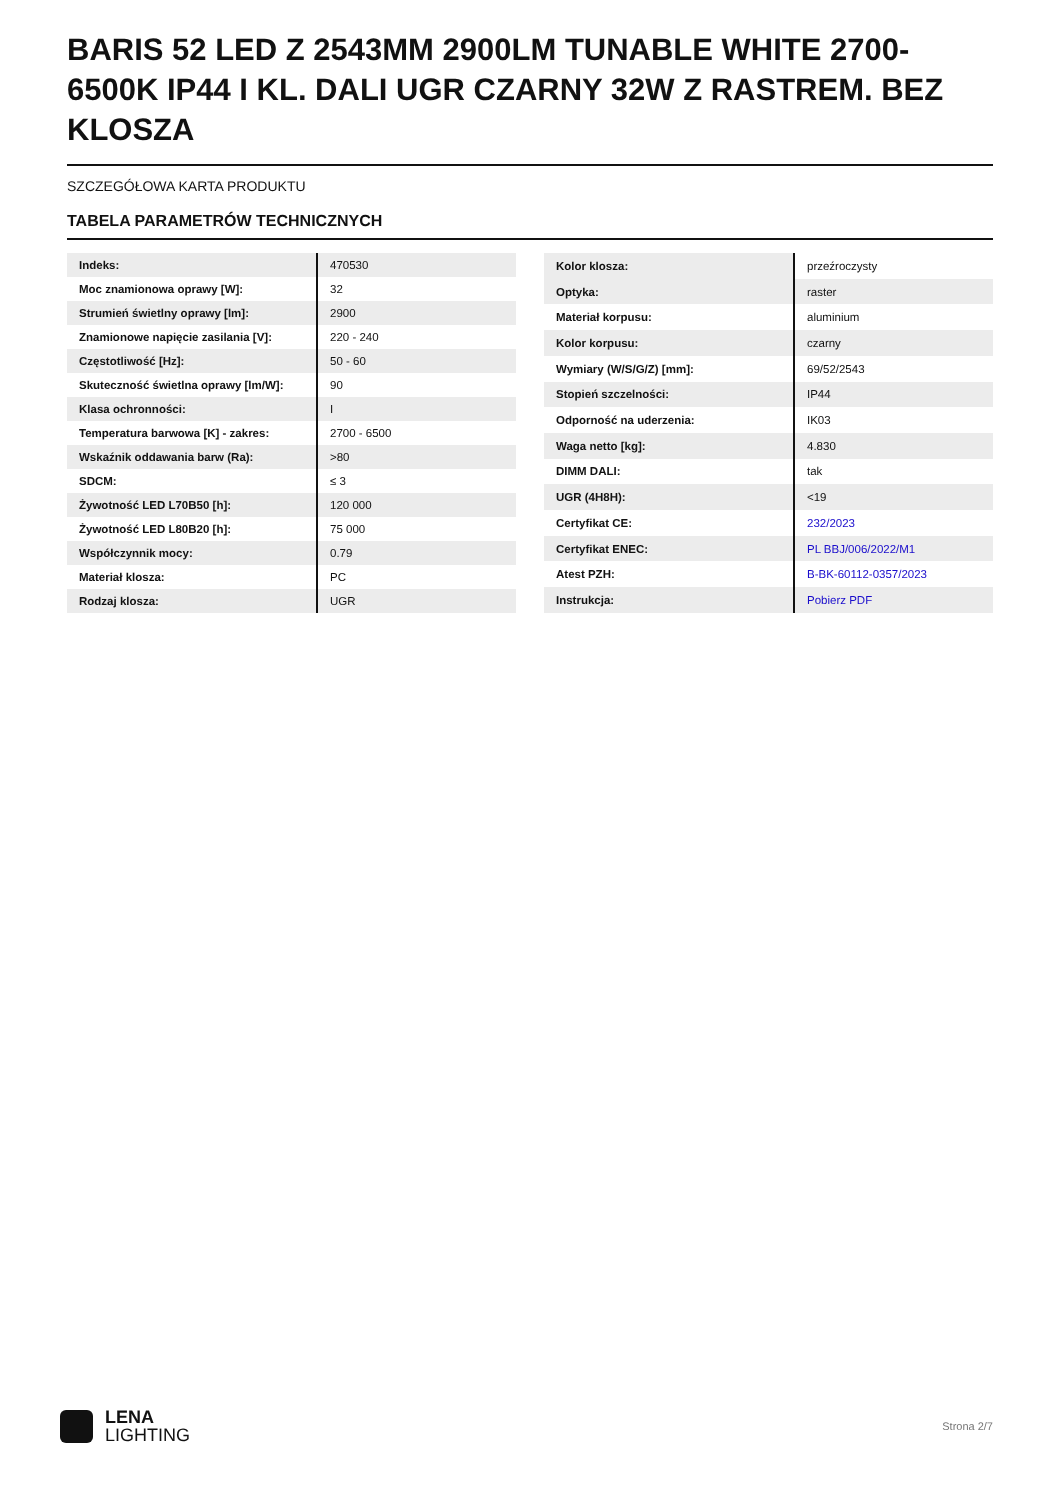BARIS 52 LED Z 2543MM 2900LM TUNABLE WHITE 2700-6500K IP44 I KL. DALI UGR CZARNY 32W Z RASTREM. BEZ KLOSZA
SZCZEGÓŁOWA KARTA PRODUKTU
TABELA PARAMETRÓW TECHNICZNYCH
| Indeks: | 470530 |
| Moc znamionowa oprawy [W]: | 32 |
| Strumień świetlny oprawy [lm]: | 2900 |
| Znamionowe napięcie zasilania [V]: | 220 - 240 |
| Częstotliwość [Hz]: | 50 - 60 |
| Skuteczność świetlna oprawy [lm/W]: | 90 |
| Klasa ochronności: | I |
| Temperatura barwowa [K] - zakres: | 2700 - 6500 |
| Wskaźnik oddawania barw (Ra): | >80 |
| SDCM: | ≤ 3 |
| Żywotność LED L70B50 [h]: | 120 000 |
| Żywotność LED L80B20 [h]: | 75 000 |
| Współczynnik mocy: | 0.79 |
| Materiał klosza: | PC |
| Rodzaj klosza: | UGR |
| Kolor klosza: | przeźroczysty |
| Optyka: | raster |
| Materiał korpusu: | aluminium |
| Kolor korpusu: | czarny |
| Wymiary (W/S/G/Z) [mm]: | 69/52/2543 |
| Stopień szczelności: | IP44 |
| Odporność na uderzenia: | IK03 |
| Waga netto [kg]: | 4.830 |
| DIMM DALI: | tak |
| UGR (4H8H): | <19 |
| Certyfikat CE: | 232/2023 |
| Certyfikat ENEC: | PL BBJ/006/2022/M1 |
| Atest PZH: | B-BK-60112-0357/2023 |
| Instrukcja: | Pobierz PDF |
LENA
LIGHTING
Strona 2/7